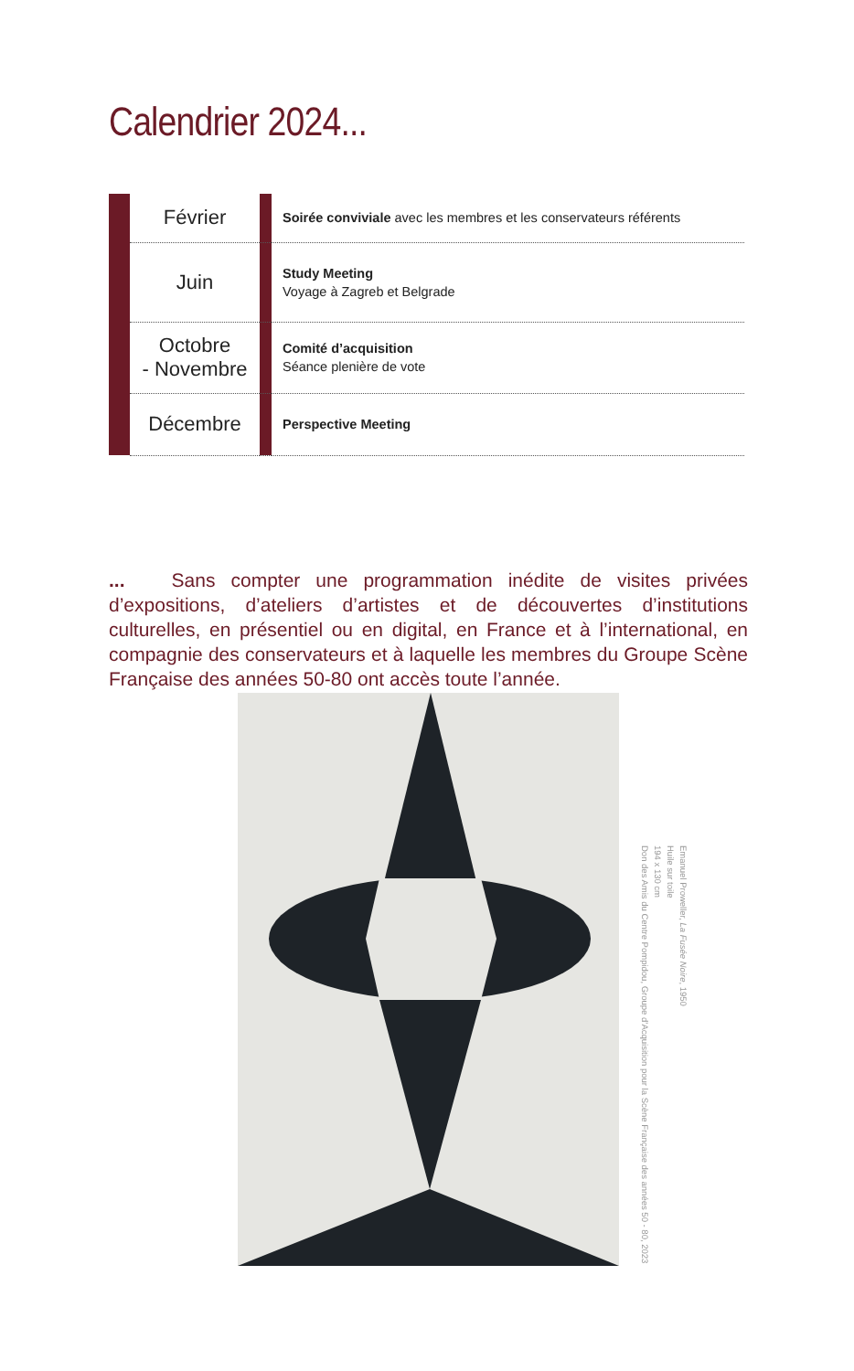Calendrier 2024...
| | Février | | Soirée conviviale avec les membres et les conservateurs référents |
| | Juin | | Study Meeting Voyage à Zagreb et Belgrade |
| | Octobre - Novembre | | Comité d’acquisition Séance plenière de vote |
| | Décembre | | Perspective Meeting |
... Sans compter une programmation inédite de visites privées d’expositions, d’ateliers d’artistes et de découvertes d’institutions culturelles, en présentiel ou en digital, en France et à l’international, en compagnie des conservateurs et à laquelle les membres du Groupe Scène Française des années 50-80 ont accès toute l’année.
Emanuel Proweller, La Fusée Noire, 1950
Huile sur toile
194 x 130 cm
Don des Amis du Centre Pompidou, Groupe d’Acquisition pour la Scène Française des années 50 - 80, 2023